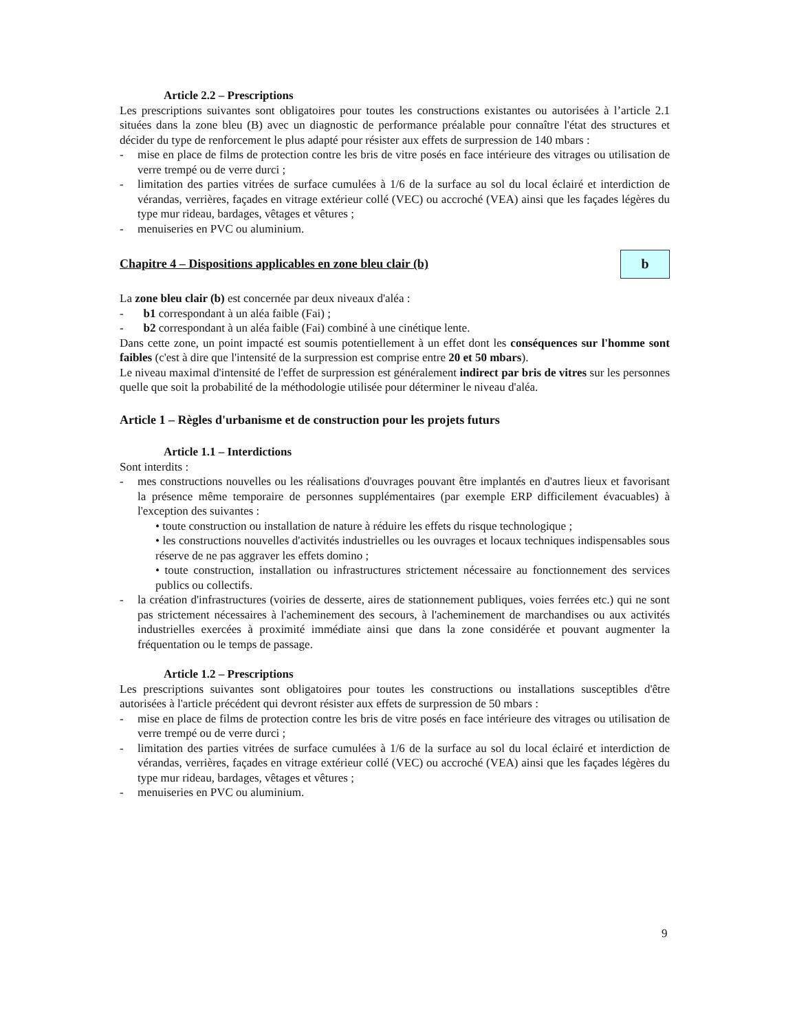Article 2.2 – Prescriptions
Les prescriptions suivantes sont obligatoires pour toutes les constructions existantes ou autorisées à l’article 2.1 situées dans la zone bleu (B) avec un diagnostic de performance préalable pour connaître l'état des structures et décider du type de renforcement le plus adapté pour résister aux effets de surpression de 140 mbars :
- mise en place de films de protection contre les bris de vitre posés en face intérieure des vitrages ou utilisation de verre trempé ou de verre durci ;
- limitation des parties vitrées de surface cumulées à 1/6 de la surface au sol du local éclairé et interdiction de vérandas, verrières, façades en vitrage extérieur collé (VEC) ou accroché (VEA) ainsi que les façades légères du type mur rideau, bardages, vêtages et vêtures ;
- menuiseries en PVC ou aluminium.
Chapitre 4 – Dispositions applicables en zone bleu clair (b)
b
La zone bleu clair (b) est concernée par deux niveaux d'aléa :
- b1 correspondant à un aléa faible (Fai) ;
- b2 correspondant à un aléa faible (Fai) combiné à une cinétique lente.
Dans cette zone, un point impacté est soumis potentiellement à un effet dont les conséquences sur l'homme sont faibles (c'est à dire que l'intensité de la surpression est comprise entre 20 et 50 mbars).
Le niveau maximal d'intensité de l'effet de surpression est généralement indirect par bris de vitres sur les personnes quelle que soit la probabilité de la méthodologie utilisée pour déterminer le niveau d'aléa.
Article 1 – Règles d'urbanisme et de construction pour les projets futurs
Article 1.1 – Interdictions
Sont interdits :
- mes constructions nouvelles ou les réalisations d'ouvrages pouvant être implantés en d'autres lieux et favorisant la présence même temporaire de personnes supplémentaires (par exemple ERP difficilement évacuables) à l'exception des suivantes :
• toute construction ou installation de nature à réduire les effets du risque technologique ;
• les constructions nouvelles d'activités industrielles ou les ouvrages et locaux techniques indispensables sous réserve de ne pas aggraver les effets domino ;
• toute construction, installation ou infrastructures strictement nécessaire au fonctionnement des services publics ou collectifs.
- la création d'infrastructures (voiries de desserte, aires de stationnement publiques, voies ferrées etc.) qui ne sont pas strictement nécessaires à l'acheminement des secours, à l'acheminement de marchandises ou aux activités industrielles exercées à proximité immédiate ainsi que dans la zone considérée et pouvant augmenter la fréquentation ou le temps de passage.
Article 1.2 – Prescriptions
Les prescriptions suivantes sont obligatoires pour toutes les constructions ou installations susceptibles d'être autorisées à l'article précédent qui devront résister aux effets de surpression de 50 mbars :
- mise en place de films de protection contre les bris de vitre posés en face intérieure des vitrages ou utilisation de verre trempé ou de verre durci ;
- limitation des parties vitrées de surface cumulées à 1/6 de la surface au sol du local éclairé et interdiction de vérandas, verrières, façades en vitrage extérieur collé (VEC) ou accroché (VEA) ainsi que les façades légères du type mur rideau, bardages, vêtages et vêtures ;
- menuiseries en PVC ou aluminium.
9